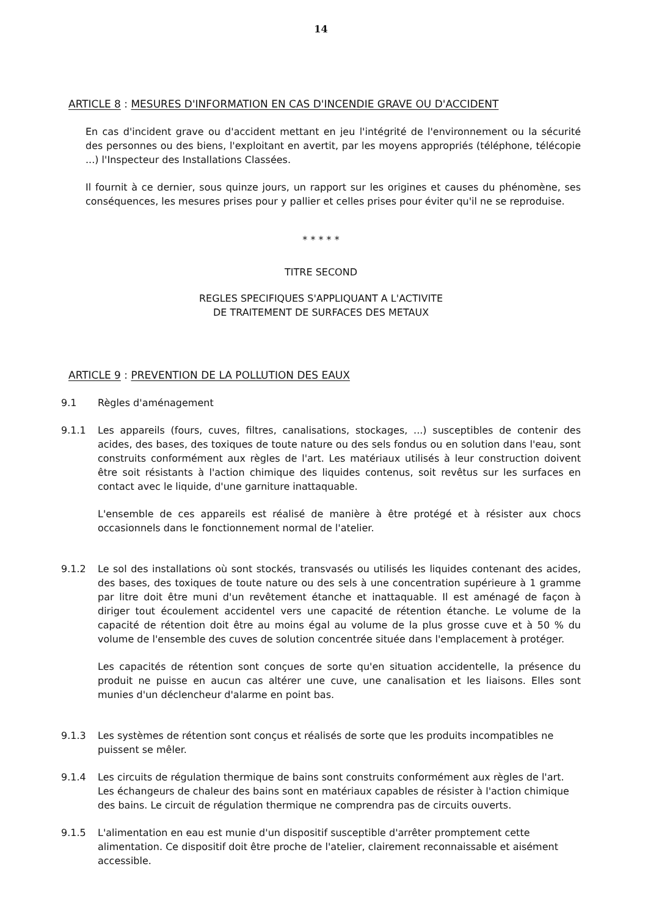14
ARTICLE 8 : MESURES D'INFORMATION EN CAS D'INCENDIE GRAVE OU D'ACCIDENT
En cas d'incident grave ou d'accident mettant en jeu l'intégrité de l'environnement ou la sécurité des personnes ou des biens, l'exploitant en avertit, par les moyens appropriés (téléphone, télécopie ...) l'Inspecteur des Installations Classées.
Il fournit à ce dernier, sous quinze jours, un rapport sur les origines et causes du phénomène, ses conséquences, les mesures prises pour y pallier et celles prises pour éviter qu'il ne se reproduise.
* * * * *
TITRE SECOND
REGLES SPECIFIQUES S'APPLIQUANT A L'ACTIVITE
DE TRAITEMENT DE SURFACES DES METAUX
ARTICLE 9 : PREVENTION DE LA POLLUTION DES EAUX
9.1 Règles d'aménagement
9.1.1 Les appareils (fours, cuves, filtres, canalisations, stockages, ...) susceptibles de contenir des acides, des bases, des toxiques de toute nature ou des sels fondus ou en solution dans l'eau, sont construits conformément aux règles de l'art. Les matériaux utilisés à leur construction doivent être soit résistants à l'action chimique des liquides contenus, soit revêtus sur les surfaces en contact avec le liquide, d'une garniture inattaquable.
L'ensemble de ces appareils est réalisé de manière à être protégé et à résister aux chocs occasionnels dans le fonctionnement normal de l'atelier.
9.1.2 Le sol des installations où sont stockés, transvasés ou utilisés les liquides contenant des acides, des bases, des toxiques de toute nature ou des sels à une concentration supérieure à 1 gramme par litre doit être muni d'un revêtement étanche et inattaquable. Il est aménagé de façon à diriger tout écoulement accidentel vers une capacité de rétention étanche. Le volume de la capacité de rétention doit être au moins égal au volume de la plus grosse cuve et à 50 % du volume de l'ensemble des cuves de solution concentrée située dans l'emplacement à protéger.
Les capacités de rétention sont conçues de sorte qu'en situation accidentelle, la présence du produit ne puisse en aucun cas altérer une cuve, une canalisation et les liaisons. Elles sont munies d'un déclencheur d'alarme en point bas.
9.1.3 Les systèmes de rétention sont conçus et réalisés de sorte que les produits incompatibles ne puissent se mêler.
9.1.4 Les circuits de régulation thermique de bains sont construits conformément aux règles de l'art. Les échangeurs de chaleur des bains sont en matériaux capables de résister à l'action chimique des bains. Le circuit de régulation thermique ne comprendra pas de circuits ouverts.
9.1.5 L'alimentation en eau est munie d'un dispositif susceptible d'arrêter promptement cette alimentation. Ce dispositif doit être proche de l'atelier, clairement reconnaissable et aisément accessible.